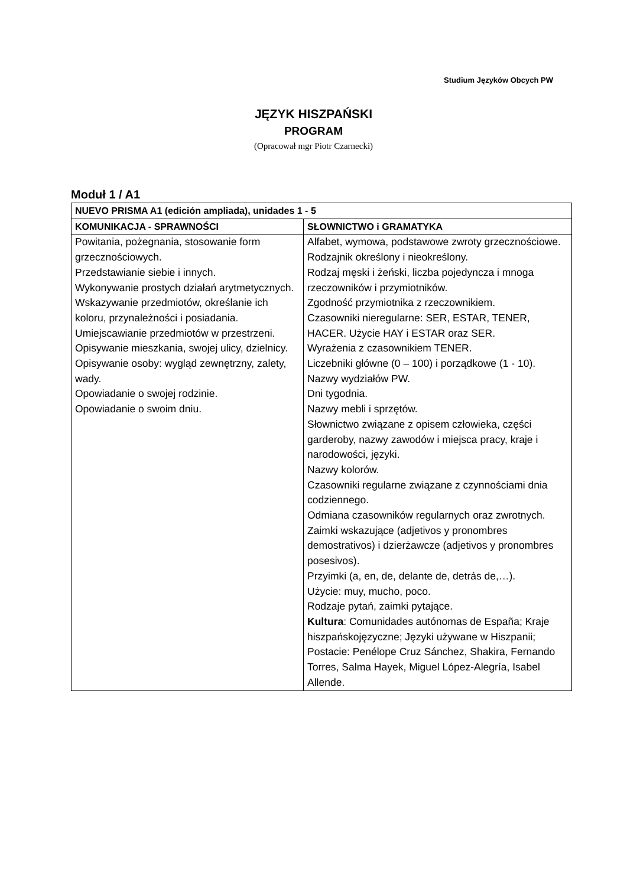Studium Języków Obcych PW
JĘZYK HISZPAŃSKI
PROGRAM
(Opracował mgr Piotr Czarnecki)
Moduł 1 / A1
| NUEVO PRISMA A1 (edición ampliada), unidades 1 - 5 | |
| --- | --- |
| KOMUNIKACJA - SPRAWNOŚCI | SŁOWNICTWO i GRAMATYKA |
| Powitania, pożegnania, stosowanie form grzecznościowych. Przedstawianie siebie i innych. Wykonywanie prostych działań arytmetycznych. Wskazywanie przedmiotów, określanie ich koloru, przynależności i posiadania. Umiejscawianie przedmiotów w przestrzeni. Opisywanie mieszkania, swojej ulicy, dzielnicy. Opisywanie osoby: wygląd zewnętrzny, zalety, wady. Opowiadanie o swojej rodzinie. Opowiadanie o swoim dniu. | Alfabet, wymowa, podstawowe zwroty grzecznościowe. Rodzajnik określony i nieokreślony. Rodzaj męski i żeński, liczba pojedyncza i mnoga rzeczowników i przymiotników. Zgodność przymiotnika z rzeczownikiem. Czasowniki nieregularne: SER, ESTAR, TENER, HACER. Użycie HAY i ESTAR oraz SER. Wyrażenia z czasownikiem TENER. Liczebniki główne (0 – 100) i porządkowe (1 - 10). Nazwy wydziałów PW. Dni tygodnia. Nazwy mebli i sprzętów. Słownictwo związane z opisem człowieka, części garderoby, nazwy zawodów i miejsca pracy, kraje i narodowości, języki. Nazwy kolorów. Czasowniki regularne związane z czynnościami dnia codziennego. Odmiana czasowników regularnych oraz zwrotnych. Zaimki wskazujące (adjetivos y pronombres demostrativos) i dzierżawcze (adjetivos y pronombres posesivos). Przyimki (a, en, de, delante de, detrás de,…). Użycie: muy, mucho, poco. Rodzaje pytań, zaimki pytające. Kultura : Comunidades autónomas de España; Kraje hiszpańskojęzyczne; Języki używane w Hiszpanii; Postacie: Penélope Cruz Sánchez, Shakira, Fernando Torres, Salma Hayek, Miguel López-Alegría, Isabel Allende. |